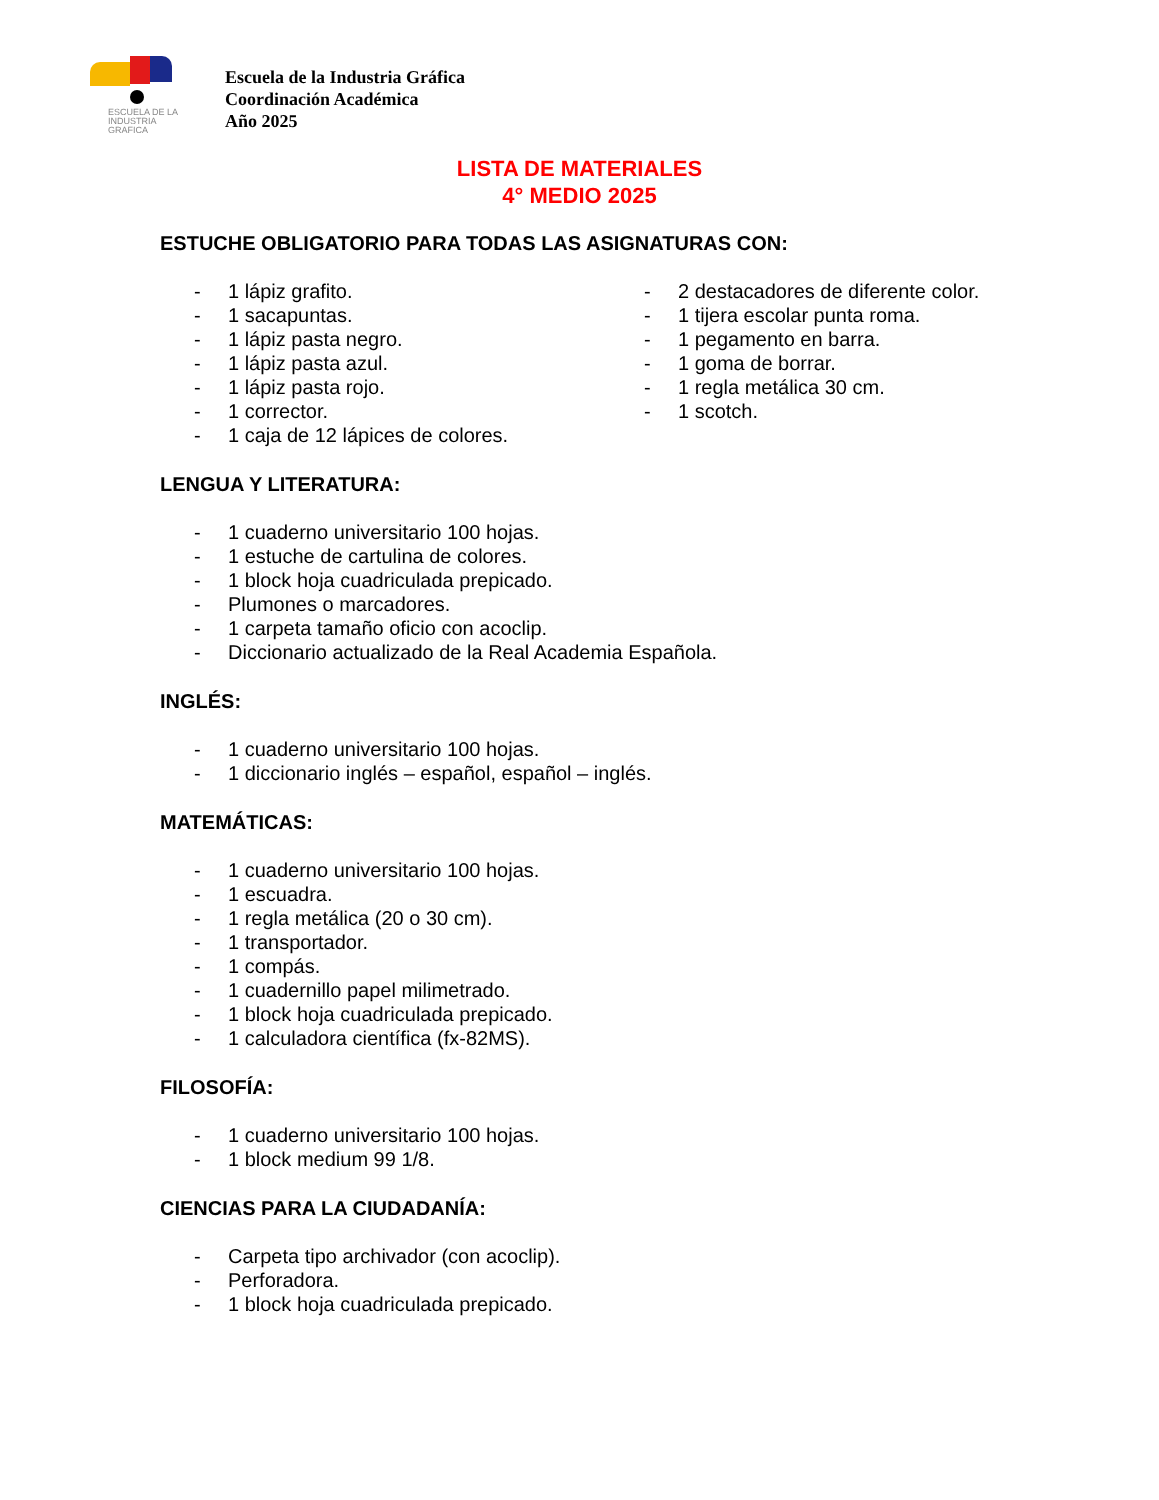ESCUELA DE LA
INDUSTRIA
GRAFICA
Escuela de la Industria Gráfica
Coordinación Académica
Año 2025
LISTA DE MATERIALES
4° MEDIO 2025
ESTUCHE OBLIGATORIO PARA TODAS LAS ASIGNATURAS CON:
- 1 lápiz grafito.
- 1 sacapuntas.
- 1 lápiz pasta negro.
- 1 lápiz pasta azul.
- 1 lápiz pasta rojo.
- 1 corrector.
- 1 caja de 12 lápices de colores.
- 2 destacadores de diferente color.
- 1 tijera escolar punta roma.
- 1 pegamento en barra.
- 1 goma de borrar.
- 1 regla metálica 30 cm.
- 1 scotch.
LENGUA Y LITERATURA:
- 1 cuaderno universitario 100 hojas.
- 1 estuche de cartulina de colores.
- 1 block hoja cuadriculada prepicado.
- Plumones o marcadores.
- 1 carpeta tamaño oficio con acoclip.
- Diccionario actualizado de la Real Academia Española.
INGLÉS:
- 1 cuaderno universitario 100 hojas.
- 1 diccionario inglés – español, español – inglés.
MATEMÁTICAS:
- 1 cuaderno universitario 100 hojas.
- 1 escuadra.
- 1 regla metálica (20 o 30 cm).
- 1 transportador.
- 1 compás.
- 1 cuadernillo papel milimetrado.
- 1 block hoja cuadriculada prepicado.
- 1 calculadora científica (fx-82MS).
FILOSOFÍA:
- 1 cuaderno universitario 100 hojas.
- 1 block medium 99 1/8.
CIENCIAS PARA LA CIUDADANÍA:
- Carpeta tipo archivador (con acoclip).
- Perforadora.
- 1 block hoja cuadriculada prepicado.